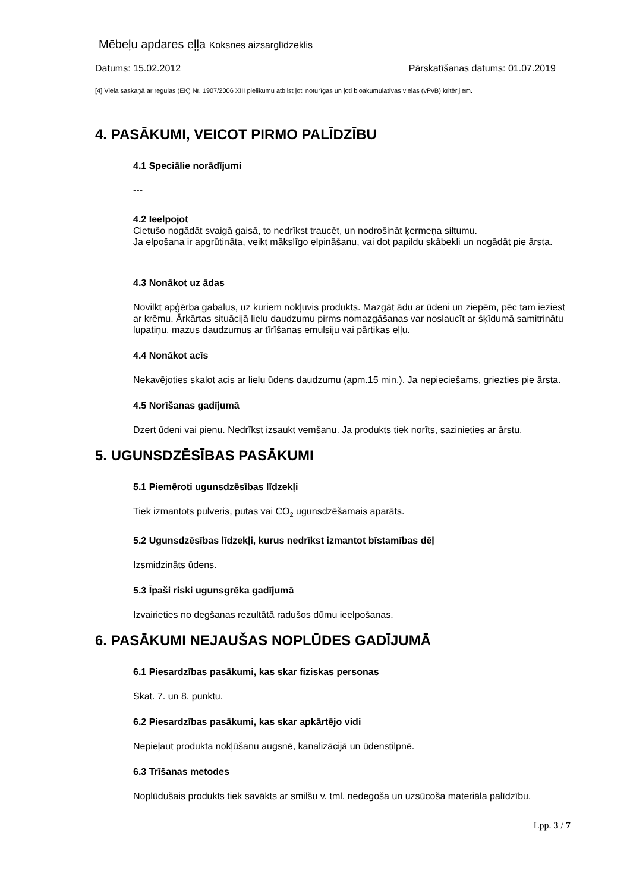Mēbeļu apdares eļļa Koksnes aizsarglīdzeklis
Datums: 15.02.2012 Pārskatīšanas datums: 01.07.2019
[4] Viela saskaņā ar regulas (EK) Nr. 1907/2006 XIII pielikumu atbilst ļoti noturīgas un ļoti bioakumulatīvas vielas (vPvB) kritērijiem.
4. PASĀKUMI, VEICOT PIRMO PALĪDZĪBU
4.1 Speciālie norādījumi
---
4.2 Ieelpojot
Cietušo nogādāt svaigā gaisā, to nedrīkst traucēt, un nodrošināt ķermeņa siltumu.
Ja elpošana ir apgrūtināta, veikt mākslīgo elpināšanu, vai dot papildu skābekli un nogādāt pie ārsta.
4.3 Nonākot uz ādas
Novilkt apģērba gabalus, uz kuriem nokļuvis produkts. Mazgāt ādu ar ūdeni un ziepēm, pēc tam ieziest ar krēmu. Ārkārtas situācijā lielu daudzumu pirms nomazgāšanas var noslaucīt ar šķīdumā samitrinātu lupatiņu, mazus daudzumus ar tīrīšanas emulsiju vai pārtikas eļļu.
4.4 Nonākot acīs
Nekavējoties skalot acis ar lielu ūdens daudzumu (apm.15 min.). Ja nepieciešams, griezties pie ārsta.
4.5 Norīšanas gadījumā
Dzert ūdeni vai pienu. Nedrīkst izsaukt vemšanu. Ja produkts tiek norīts, sazinieties ar ārstu.
5. UGUNSDZĒSĪBAS PASĀKUMI
5.1 Piemēroti ugunsdzēsības līdzekļi
Tiek izmantots pulveris, putas vai CO<sub>2</sub> ugunsdzēšamais aparāts.
5.2 Ugunsdzēsības līdzekļi, kurus nedrīkst izmantot bīstamības dēļ
Izsmidzināts ūdens.
5.3 Īpaši riski ugunsgrēka gadījumā
Izvairieties no degšanas rezultātā radušos dūmu ieelpošanas.
6. PASĀKUMI NEJAUŠAS NOPLŪDES GADĪJUMĀ
6.1 Piesardzības pasākumi, kas skar fiziskas personas
Skat. 7. un 8. punktu.
6.2 Piesardzības pasākumi, kas skar apkārtējo vidi
Nepieļaut produkta nokļūšanu augsnē, kanalizācijā un ūdenstilpnē.
6.3 Trīšanas metodes
Noplūdušais produkts tiek savākts ar smilšu v. tml. nedegoša un uzsūcoša materiāla palīdzību.
Lpp. 3 / 7